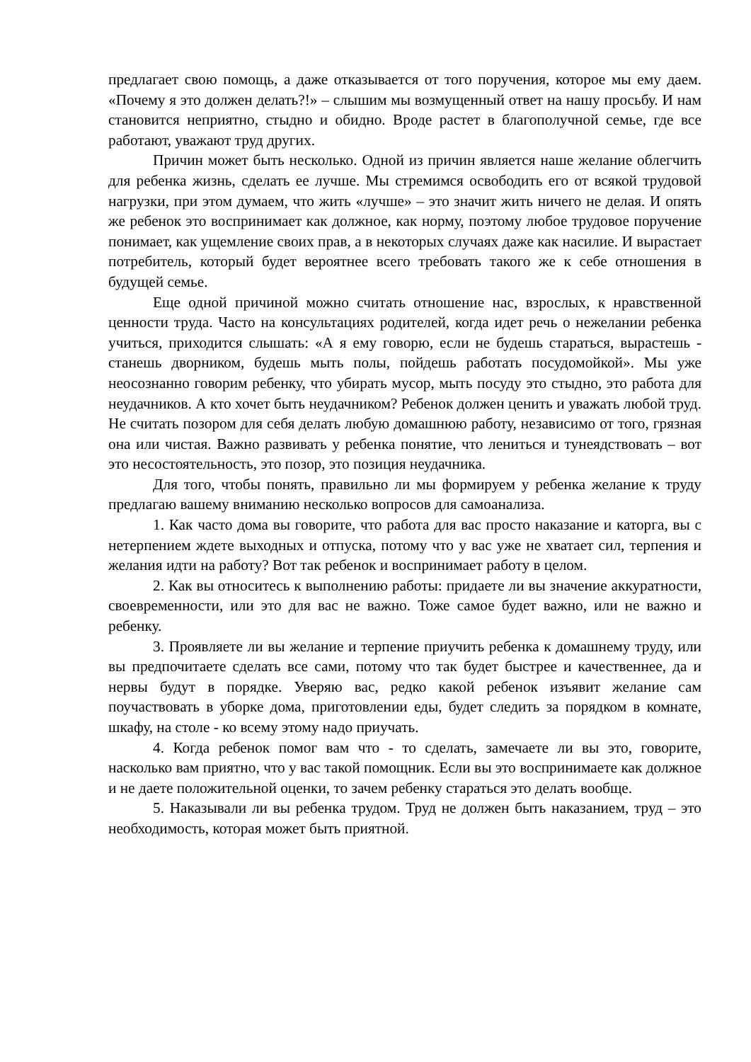предлагает свою помощь, а даже отказывается от того поручения, которое мы ему даем. «Почему я это должен делать?!» – слышим мы возмущенный ответ на нашу просьбу. И нам становится неприятно, стыдно и обидно. Вроде растет в благополучной семье, где все работают, уважают труд других.
Причин может быть несколько. Одной из причин является наше желание облегчить для ребенка жизнь, сделать ее лучше. Мы стремимся освободить его от всякой трудовой нагрузки, при этом думаем, что жить «лучше» – это значит жить ничего не делая. И опять же ребенок это воспринимает как должное, как норму, поэтому любое трудовое поручение понимает, как ущемление своих прав, а в некоторых случаях даже как насилие. И вырастает потребитель, который будет вероятнее всего требовать такого же к себе отношения в будущей семье.
Еще одной причиной можно считать отношение нас, взрослых, к нравственной ценности труда. Часто на консультациях родителей, когда идет речь о нежелании ребенка учиться, приходится слышать: «А я ему говорю, если не будешь стараться, вырастешь - станешь дворником, будешь мыть полы, пойдешь работать посудомойкой». Мы уже неосознанно говорим ребенку, что убирать мусор, мыть посуду это стыдно, это работа для неудачников. А кто хочет быть неудачником? Ребенок должен ценить и уважать любой труд. Не считать позором для себя делать любую домашнюю работу, независимо от того, грязная она или чистая. Важно развивать у ребенка понятие, что лениться и тунеядствовать – вот это несостоятельность, это позор, это позиция неудачника.
Для того, чтобы понять, правильно ли мы формируем у ребенка желание к труду предлагаю вашему вниманию несколько вопросов для самоанализа.
1. Как часто дома вы говорите, что работа для вас просто наказание и каторга, вы с нетерпением ждете выходных и отпуска, потому что у вас уже не хватает сил, терпения и желания идти на работу? Вот так ребенок и воспринимает работу в целом.
2. Как вы относитесь к выполнению работы: придаете ли вы значение аккуратности, своевременности, или это для вас не важно. Тоже самое будет важно, или не важно и ребенку.
3. Проявляете ли вы желание и терпение приучить ребенка к домашнему труду, или вы предпочитаете сделать все сами, потому что так будет быстрее и качественнее, да и нервы будут в порядке. Уверяю вас, редко какой ребенок изъявит желание сам поучаствовать в уборке дома, приготовлении еды, будет следить за порядком в комнате, шкафу, на столе - ко всему этому надо приучать.
4. Когда ребенок помог вам что - то сделать, замечаете ли вы это, говорите, насколько вам приятно, что у вас такой помощник. Если вы это воспринимаете как должное и не даете положительной оценки, то зачем ребенку стараться это делать вообще.
5. Наказывали ли вы ребенка трудом. Труд не должен быть наказанием, труд – это необходимость, которая может быть приятной.